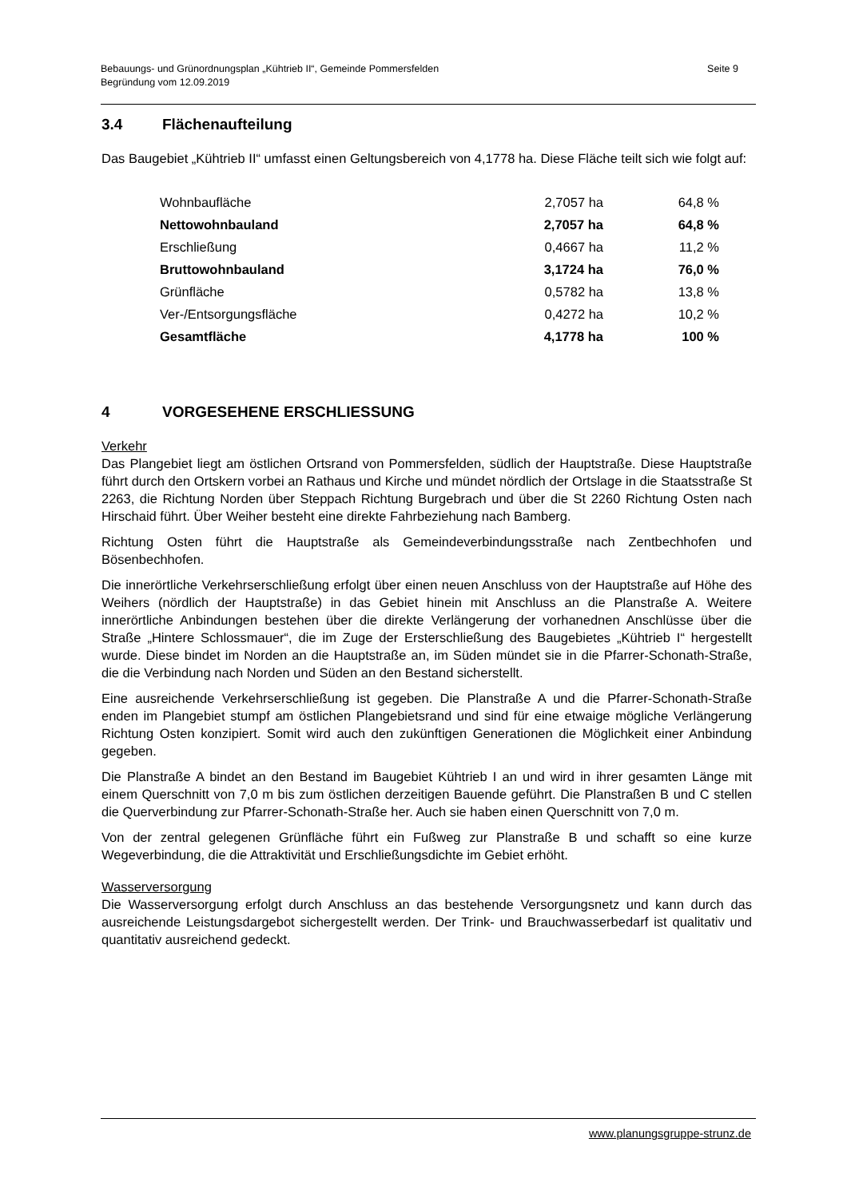Seite 9 Bebauungs- und Grünordnungsplan „Kühtrieb II“, Gemeinde Pommersfelden
Begründung vom 12.09.2019
3.4 Flächenaufteilung
Das Baugebiet „Kühtrieb II“ umfasst einen Geltungsbereich von 4,1778 ha. Diese Fläche teilt sich wie folgt auf:
| Wohnbaufläche | 2,7057 ha | 64,8 % |
| Nettowohnbauland | 2,7057 ha | 64,8 % |
| Erschließung | 0,4667 ha | 11,2 % |
| Bruttowohnbauland | 3,1724 ha | 76,0 % |
| Grünfläche | 0,5782 ha | 13,8 % |
| Ver-/Entsorgungsfläche | 0,4272 ha | 10,2 % |
| Gesamtfläche | 4,1778 ha | 100 % |
4 VORGESEHENE ERSCHLIESSUNG
Verkehr
Das Plangebiet liegt am östlichen Ortsrand von Pommersfelden, südlich der Hauptstraße. Diese Hauptstraße führt durch den Ortskern vorbei an Rathaus und Kirche und mündet nördlich der Ortslage in die Staatsstraße St 2263, die Richtung Norden über Steppach Richtung Burgebrach und über die St 2260 Richtung Osten nach Hirschaid führt. Über Weiher besteht eine direkte Fahrbeziehung nach Bamberg.
Richtung Osten führt die Hauptstraße als Gemeindeverbindungsstraße nach Zentbechhofen und Bösenbechhofen.
Die innerörtliche Verkehrserschließung erfolgt über einen neuen Anschluss von der Hauptstraße auf Höhe des Weihers (nördlich der Hauptstraße) in das Gebiet hinein mit Anschluss an die Planstraße A. Weitere innerörtliche Anbindungen bestehen über die direkte Verlängerung der vorhanednen Anschlüsse über die Straße „Hintere Schlossmauer“, die im Zuge der Ersterschließung des Baugebietes „Kühtrieb I“ hergestellt wurde. Diese bindet im Norden an die Hauptstraße an, im Süden mündet sie in die Pfarrer-Schonath-Straße, die die Verbindung nach Norden und Süden an den Bestand sicherstellt.
Eine ausreichende Verkehrserschließung ist gegeben. Die Planstraße A und die Pfarrer-Schonath-Straße enden im Plangebiet stumpf am östlichen Plangebietsrand und sind für eine etwaige mögliche Verlängerung Richtung Osten konzipiert. Somit wird auch den zukünftigen Generationen die Möglichkeit einer Anbindung gegeben.
Die Planstraße A bindet an den Bestand im Baugebiet Kühtrieb I an und wird in ihrer gesamten Länge mit einem Querschnitt von 7,0 m bis zum östlichen derzeitigen Bauende geführt. Die Planstraßen B und C stellen die Querverbindung zur Pfarrer-Schonath-Straße her. Auch sie haben einen Querschnitt von 7,0 m.
Von der zentral gelegenen Grünfläche führt ein Fußweg zur Planstraße B und schafft so eine kurze Wegeverbindung, die die Attraktivität und Erschließungsdichte im Gebiet erhöht.
Wasserversorgung
Die Wasserversorgung erfolgt durch Anschluss an das bestehende Versorgungsnetz und kann durch das ausreichende Leistungsdargebot sichergestellt werden. Der Trink- und Brauchwasserbedarf ist qualitativ und quantitativ ausreichend gedeckt.
www.planungsgruppe-strunz.de